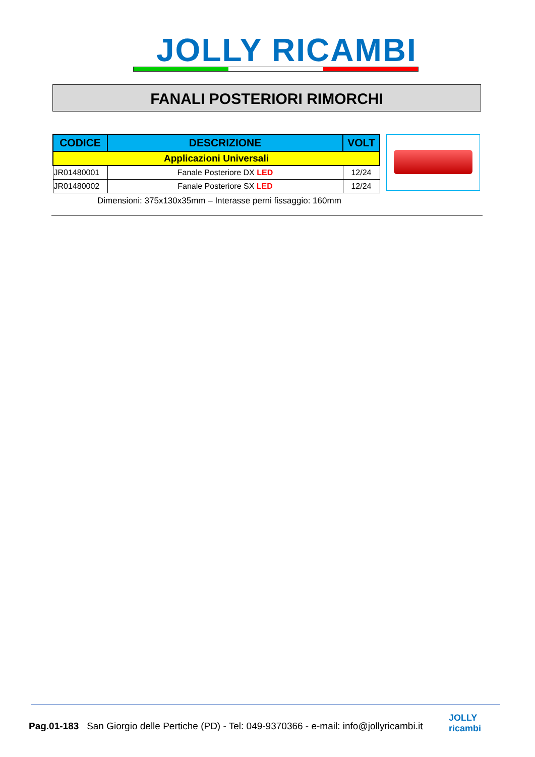JOLLY RICAMBI
FANALI POSTERIORI RIMORCHI
| CODICE | DESCRIZIONE | VOLT |
| --- | --- | --- |
| Applicazioni Universali | | |
| JR01480001 | Fanale Posteriore DX LED | 12/24 |
| JR01480002 | Fanale Posteriore SX LED | 12/24 |
Dimensioni: 375x130x35mm – Interasse perni fissaggio: 160mm
Pag.01-183 San Giorgio delle Pertiche (PD) - Tel: 049-9370366 - e-mail: info@jollyricambi.it
JOLLY
ricambi